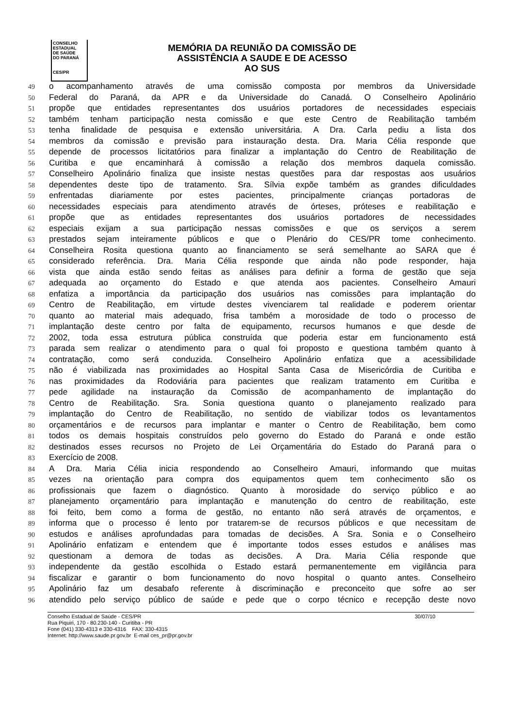CONSELHO
ESTADUAL
DE SAÚDE
DO PARANÁ
CES/PR
MEMÓRIA DA REUNIÃO DA COMISSÃO DE
ASSISTÊNCIA A SAUDE E DE ACESSO
AO SUS
49 o acompanhamento através de uma comissão composta por membros da Universidade
50 Federal do Paraná, da APR e da Universidade do Canadá. O Conselheiro Apolinário
51 propõe que entidades representantes dos usuários portadores de necessidades especiais
52 também tenham participação nesta comissão e que este Centro de Reabilitação também
53 tenha finalidade de pesquisa e extensão universitária. A Dra. Carla pediu a lista dos
54 membros da comissão e previsão para instauração desta. Dra. Maria Célia responde que
55 depende de processos licitatórios para finalizar a implantação do Centro de Reabilitação de
56 Curitiba e que encaminhará à comissão a relação dos membros daquela comissão.
57 Conselheiro Apolinário finaliza que insiste nestas questões para dar respostas aos usuários
58 dependentes deste tipo de tratamento. Sra. Sílvia expõe também as grandes dificuldades
59 enfrentadas diariamente por estes pacientes, principalmente crianças portadoras de
60 necessidades especiais para atendimento através de órteses, próteses e reabilitação e
61 propõe que as entidades representantes dos usuários portadores de necessidades
62 especiais exijam a sua participação nessas comissões e que os serviços a serem
63 prestados sejam inteiramente públicos e que o Plenário do CES/PR tome conhecimento.
64 Conselheira Rosita questiona quanto ao financiamento se será semelhante ao SARA que é
65 considerado referência. Dra. Maria Célia responde que ainda não pode responder, haja
66 vista que ainda estão sendo feitas as análises para definir a forma de gestão que seja
67 adequada ao orçamento do Estado e que atenda aos pacientes. Conselheiro Amauri
68 enfatiza a importância da participação dos usuários nas comissões para implantação do
69 Centro de Reabilitação, em virtude destes vivenciarem tal realidade e poderem orientar
70 quanto ao material mais adequado, frisa também a morosidade de todo o processo de
71 implantação deste centro por falta de equipamento, recursos humanos e que desde de
72 2002, toda essa estrutura pública construída que poderia estar em funcionamento está
73 parada sem realizar o atendimento para o qual foi proposto e questiona também quanto à
74 contratação, como será conduzida. Conselheiro Apolinário enfatiza que a acessibilidade
75 não é viabilizada nas proximidades ao Hospital Santa Casa de Misericórdia de Curitiba e
76 nas proximidades da Rodoviária para pacientes que realizam tratamento em Curitiba e
77 pede agilidade na instauração da Comissão de acompanhamento de implantação do
78 Centro de Reabilitação. Sra. Sonia questiona quanto o planejamento realizado para
79 implantação do Centro de Reabilitação, no sentido de viabilizar todos os levantamentos
80 orçamentários e de recursos para implantar e manter o Centro de Reabilitação, bem como
81 todos os demais hospitais construídos pelo governo do Estado do Paraná e onde estão
82 destinados esses recursos no Projeto de Lei Orçamentária do Estado do Paraná para o
83 Exercício de 2008.
84 A Dra. Maria Célia inicia respondendo ao Conselheiro Amauri, informando que muitas
85 vezes na orientação para compra dos equipamentos quem tem conhecimento são os
86 profissionais que fazem o diagnóstico. Quanto à morosidade do serviço público e ao
87 planejamento orçamentário para implantação e manutenção do centro de reabilitação, este
88 foi feito, bem como a forma de gestão, no entanto não será através de orçamentos, e
89 informa que o processo é lento por tratarem-se de recursos públicos e que necessitam de
90 estudos e análises aprofundadas para tomadas de decisões. A Sra. Sonia e o Conselheiro
91 Apolinário enfatizam e entendem que é importante todos esses estudos e análises mas
92 questionam a demora de todas as decisões. A Dra. Maria Célia responde que
93 independente da gestão escolhida o Estado estará permanentemente em vigilância para
94 fiscalizar e garantir o bom funcionamento do novo hospital o quanto antes. Conselheiro
95 Apolinário faz um desabafo referente à discriminação e preconceito que sofre ao ser
96 atendido pelo serviço público de saúde e pede que o corpo técnico e recepção deste novo
Conselho Estadual de Saúde - CES/PR 30/07/10
Rua Piquiri, 170 - 80.230-140 - Curitiba - PR
Fone (041) 330-4313 e 330-4316 FAX: 330-4315
Internet: http://www.saude.pr.gov.br E-mail ces_pr@pr.gov.br